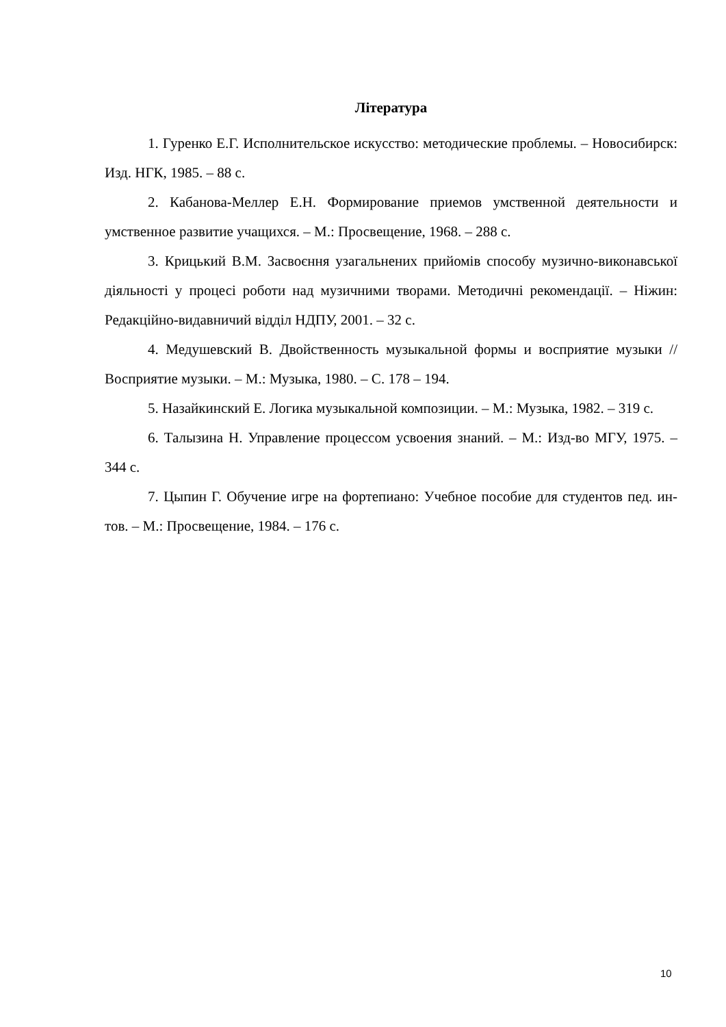Література
1. Гуренко Е.Г. Исполнительское искусство: методические проблемы. – Новосибирск: Изд. НГК, 1985. – 88 с.
2. Кабанова-Меллер Е.Н. Формирование приемов умственной деятельности и умственное развитие учащихся. – М.: Просвещение, 1968. – 288 с.
3. Крицький В.М. Засвоєння узагальнених прийомів способу музично-виконавської діяльності у процесі роботи над музичними творами. Методичні рекомендації. – Ніжин: Редакційно-видавничий відділ НДПУ, 2001. – 32 с.
4. Медушевский В. Двойственность музыкальной формы и восприятие музыки // Восприятие музыки. – М.: Музыка, 1980. – С. 178 – 194.
5. Назайкинский Е. Логика музыкальной композиции. – М.: Музыка, 1982. – 319 с.
6. Талызина Н. Управление процессом усвоения знаний. – М.: Изд-во МГУ, 1975. – 344 с.
7. Цыпин Г. Обучение игре на фортепиано: Учебное пособие для студентов пед. ин-тов. – М.: Просвещение, 1984. – 176 с.
10